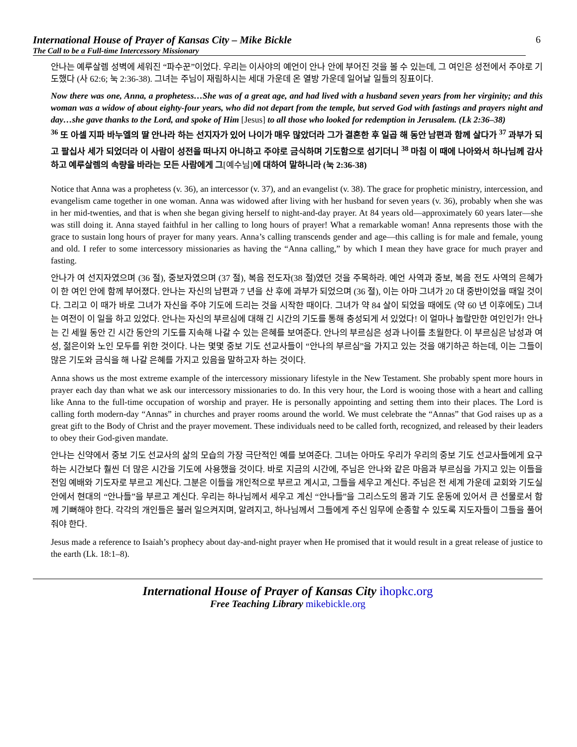International House of Prayer of Kansas City – Mike Bickle
The Call to be a Full-time Intercessory Missionary
6
안나는 예루살렘 성벽에 세워진 “파수꾼”이었다. 우리는 이사야의 예언이 안나 안에 부어진 것을 볼 수 있는데, 그 여인은 성전에서 주야로 기도했다 (사 62:6; 눅 2:36-38). 그녀는 주님이 재림하시는 세대 가운데 온 열방 가운데 일어날 일들의 징표이다.
Now there was one, Anna, a prophetess…She was of a great age, and had lived with a husband seven years from her virginity; and this woman was a widow of about eighty-four years, who did not depart from the temple, but served God with fastings and prayers night and day…she gave thanks to the Lord, and spoke of Him [Jesus] to all those who looked for redemption in Jerusalem. (Lk 2:36–38)
<sup>36</sup> 또 아셀 지파 바누엘의 딸 안나라 하는 선지자가 있어 나이가 매우 많았더라 그가 결혼한 후 일곱 해 동안 남편과 함께 살다가 <sup>37</sup> 과부가 되고 팔십사 세가 되었더라 이 사람이 성전을 떠나지 아니하고 주야로 금식하며 기도함으로 섬기더니 <sup>38</sup> 마침 이 때에 나아와서 하나님께 감사하고 예루살렘의 속량을 바라는 모든 사람에게 그[예수님] 에 대하여 말하니라 (눅 2:36-38)
Notice that Anna was a prophetess (v. 36), an intercessor (v. 37), and an evangelist (v. 38). The grace for prophetic ministry, intercession, and evangelism came together in one woman. Anna was widowed after living with her husband for seven years (v. 36), probably when she was in her mid-twenties, and that is when she began giving herself to night-and-day prayer. At 84 years old—approximately 60 years later—she was still doing it. Anna stayed faithful in her calling to long hours of prayer! What a remarkable woman! Anna represents those with the grace to sustain long hours of prayer for many years. Anna’s calling transcends gender and age—this calling is for male and female, young and old. I refer to some intercessory missionaries as having the “Anna calling,” by which I mean they have grace for much prayer and fasting.
안나가 여 선지자였으며 (36 절), 중보자였으며 (37 절), 복음 전도자(38 절)였던 것을 주목하라. 예언 사역과 중보, 복음 전도 사역의 은혜가 이 한 여인 안에 함께 부어졌다. 안나는 자신의 남편과 7 년을 산 후에 과부가 되었으며 (36 절), 이는 아마 그녀가 20 대 중반이었을 때일 것이다. 그리고 이 때가 바로 그녀가 자신을 주야 기도에 드리는 것을 시작한 때이다. 그녀가 약 84 살이 되었을 때에도 (약 60 년 이후에도) 그녀는 여전이 이 일을 하고 있었다. 안나는 자신의 부르심에 대해 긴 시간의 기도를 통해 충성되게 서 있었다! 이 얼마나 놀랄만한 여인인가! 안나는 긴 세월 동안 긴 시간 동안의 기도를 지속해 나갈 수 있는 은혜를 보여준다. 안나의 부르심은 성과 나이를 초월한다. 이 부르심은 남성과 여성, 젊은이와 노인 모두를 위한 것이다. 나는 몇몇 중보 기도 선교사들이 “안나의 부르심”을 가지고 있는 것을 얘기하곤 하는데, 이는 그들이 많은 기도와 금식을 해 나갈 은혜를 가지고 있음을 말하고자 하는 것이다.
Anna shows us the most extreme example of the intercessory missionary lifestyle in the New Testament. She probably spent more hours in prayer each day than what we ask our intercessory missionaries to do. In this very hour, the Lord is wooing those with a heart and calling like Anna to the full-time occupation of worship and prayer. He is personally appointing and setting them into their places. The Lord is calling forth modern-day “Annas” in churches and prayer rooms around the world. We must celebrate the “Annas” that God raises up as a great gift to the Body of Christ and the prayer movement. These individuals need to be called forth, recognized, and released by their leaders to obey their God-given mandate.
안나는 신약에서 중보 기도 선교사의 삶의 모습의 가장 극단적인 예를 보여준다. 그녀는 아마도 우리가 우리의 중보 기도 선교사들에게 요구하는 시간보다 훨씬 더 많은 시간을 기도에 사용했을 것이다. 바로 지금의 시간에, 주님은 안나와 같은 마음과 부르심을 가지고 있는 이들을 전임 예배와 기도자로 부르고 계신다. 그분은 이들을 개인적으로 부르고 계시고, 그들을 세우고 계신다. 주님은 전 세계 가운데 교회와 기도실 안에서 현대의 “안나들”을 부르고 계신다. 우리는 하나님께서 세우고 계신 “안나들”을 그리스도의 몸과 기도 운동에 있어서 큰 선물로서 함께 기뻐해야 한다. 각각의 개인들은 불러 일으켜지며, 알려지고, 하나님께서 그들에게 주신 임무에 순종할 수 있도록 지도자들이 그들을 풀어줘야 한다.
Jesus made a reference to Isaiah’s prophecy about day-and-night prayer when He promised that it would result in a great release of justice to the earth (Lk. 18:1–8).
International House of Prayer of Kansas City ihopkc.org
Free Teaching Library mikebickle.org